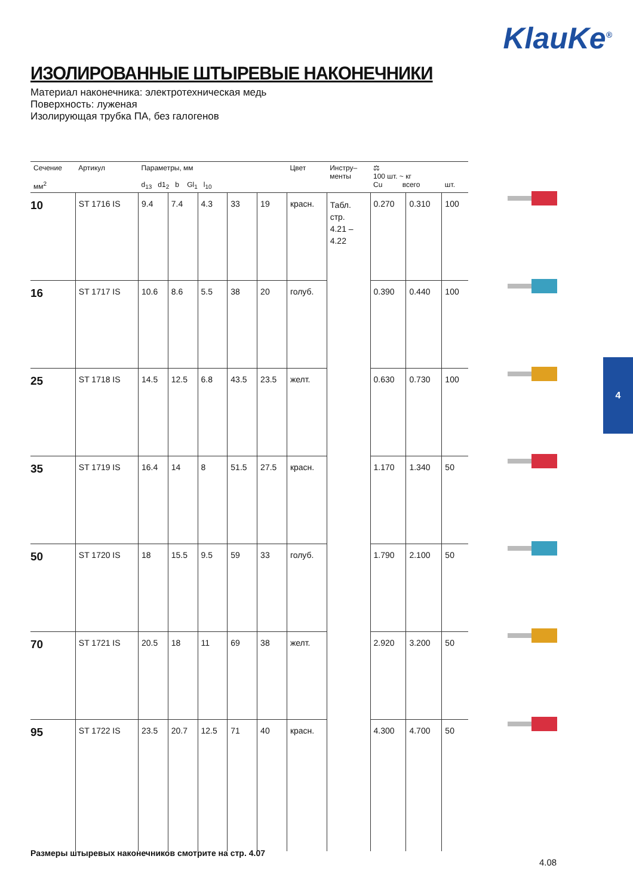KlauKe<sup>®</sup>
ИЗОЛИРОВАННЫЕ ШТЫРЕВЫЕ НАКОНЕЧНИКИ
Материал наконечника: электротехническая медь
Поверхность: луженая
Изолирующая трубка ПА, без галогенов
| Сечение мм<sup>2</sup> | Артикул | Параметры, мм d<sub>13</sub> d1<sub>2</sub> b Gl<sub>1</sub> l<sub>10</sub> | | | | | Цвет | Инстру– менты | ⚖ 100 шт. ~ кг Cu всего | | шт. |
| --- | --- | --- | --- | --- | --- | --- | --- | --- | --- | --- | --- |
| 10 | ST 1716 IS | 9.4 | 7.4 | 4.3 | 33 | 19 | красн. | Табл. стр. 4.21 – 4.22 | 0.270 | 0.310 | 100 |
| 16 | ST 1717 IS | 10.6 | 8.6 | 5.5 | 38 | 20 | голуб. | | 0.390 | 0.440 | 100 |
| 25 | ST 1718 IS | 14.5 | 12.5 | 6.8 | 43.5 | 23.5 | желт. | | 0.630 | 0.730 | 100 |
| 35 | ST 1719 IS | 16.4 | 14 | 8 | 51.5 | 27.5 | красн. | | 1.170 | 1.340 | 50 |
| 50 | ST 1720 IS | 18 | 15.5 | 9.5 | 59 | 33 | голуб. | | 1.790 | 2.100 | 50 |
| 70 | ST 1721 IS | 20.5 | 18 | 11 | 69 | 38 | желт. | | 2.920 | 3.200 | 50 |
| 95 | ST 1722 IS | 23.5 | 20.7 | 12.5 | 71 | 40 | красн. | | 4.300 | 4.700 | 50 |
4
Размеры штыревых наконечников смотрите на стр. 4.07
4.08